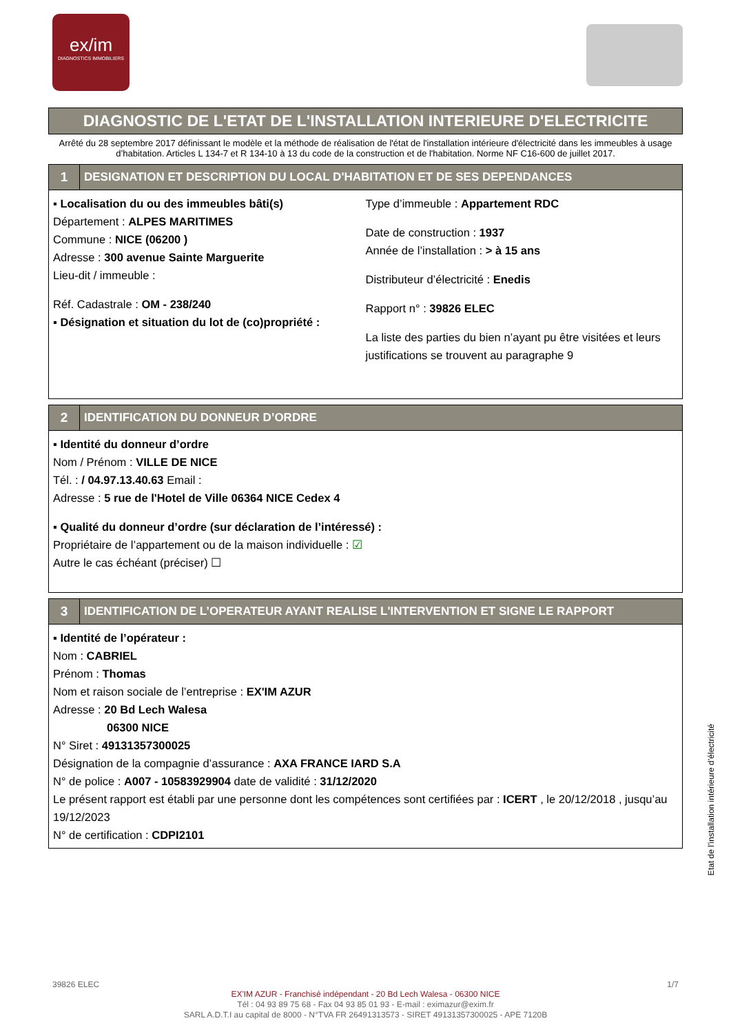ex/im
DIAGNOSTICS IMMOBILIERS
DIAGNOSTIC DE L'ETAT DE L'INSTALLATION INTERIEURE D'ELECTRICITE
Arrêté du 28 septembre 2017 définissant le modèle et la méthode de réalisation de l'état de l'installation intérieure d'électricité dans les immeubles à usage d’habitation. Articles L 134-7 et R 134-10 à 13 du code de la construction et de l'habitation. Norme NF C16-600 de juillet 2017.
1 DESIGNATION ET DESCRIPTION DU LOCAL D'HABITATION ET DE SES DEPENDANCES
▪ Localisation du ou des immeubles bâti(s)
Département : ALPES MARITIMES
Commune : NICE (06200 )
Adresse : 300 avenue Sainte Marguerite
Lieu-dit / immeuble :
Réf. Cadastrale : OM - 238/240
▪ Désignation et situation du lot de (co)propriété :
Type d’immeuble : Appartement RDC
Date de construction : 1937
Année de l’installation : > à 15 ans
Distributeur d’électricité : Enedis
Rapport n° : 39826 ELEC
La liste des parties du bien n’ayant pu être visitées et leurs justifications se trouvent au paragraphe 9
2 IDENTIFICATION DU DONNEUR D’ORDRE
▪ Identité du donneur d’ordre
Nom / Prénom : VILLE DE NICE
Tél. : / 04.97.13.40.63 Email :
Adresse : 5 rue de l'Hotel de Ville 06364 NICE Cedex 4
▪ Qualité du donneur d’ordre (sur déclaration de l’intéressé) :
Propriétaire de l’appartement ou de la maison individuelle : ☑
Autre le cas échéant (préciser) ☐
3 IDENTIFICATION DE L’OPERATEUR AYANT REALISE L'INTERVENTION ET SIGNE LE RAPPORT
▪ Identité de l’opérateur :
Nom : CABRIEL
Prénom : Thomas
Nom et raison sociale de l’entreprise : EX'IM AZUR
Adresse : 20 Bd Lech Walesa
06300 NICE
N° Siret : 49131357300025
Désignation de la compagnie d’assurance : AXA FRANCE IARD S.A
N° de police : A007 - 10583929904 date de validité : 31/12/2020
Le présent rapport est établi par une personne dont les compétences sont certifiées par : ICERT , le 20/12/2018 , jusqu’au 19/12/2023
N° de certification : CDPI2101
39826 ELEC 1/7
EX'IM AZUR - Franchisé indépendant - 20 Bd Lech Walesa - 06300 NICE
Tél : 04 93 89 75 68 - Fax 04 93 85 01 93 - E-mail : eximazur@exim.fr
SARL A.D.T.I au capital de 8000 - N°TVA FR 26491313573 - SIRET 49131357300025 - APE 7120B
Etat de l’installation intérieure d’électricité